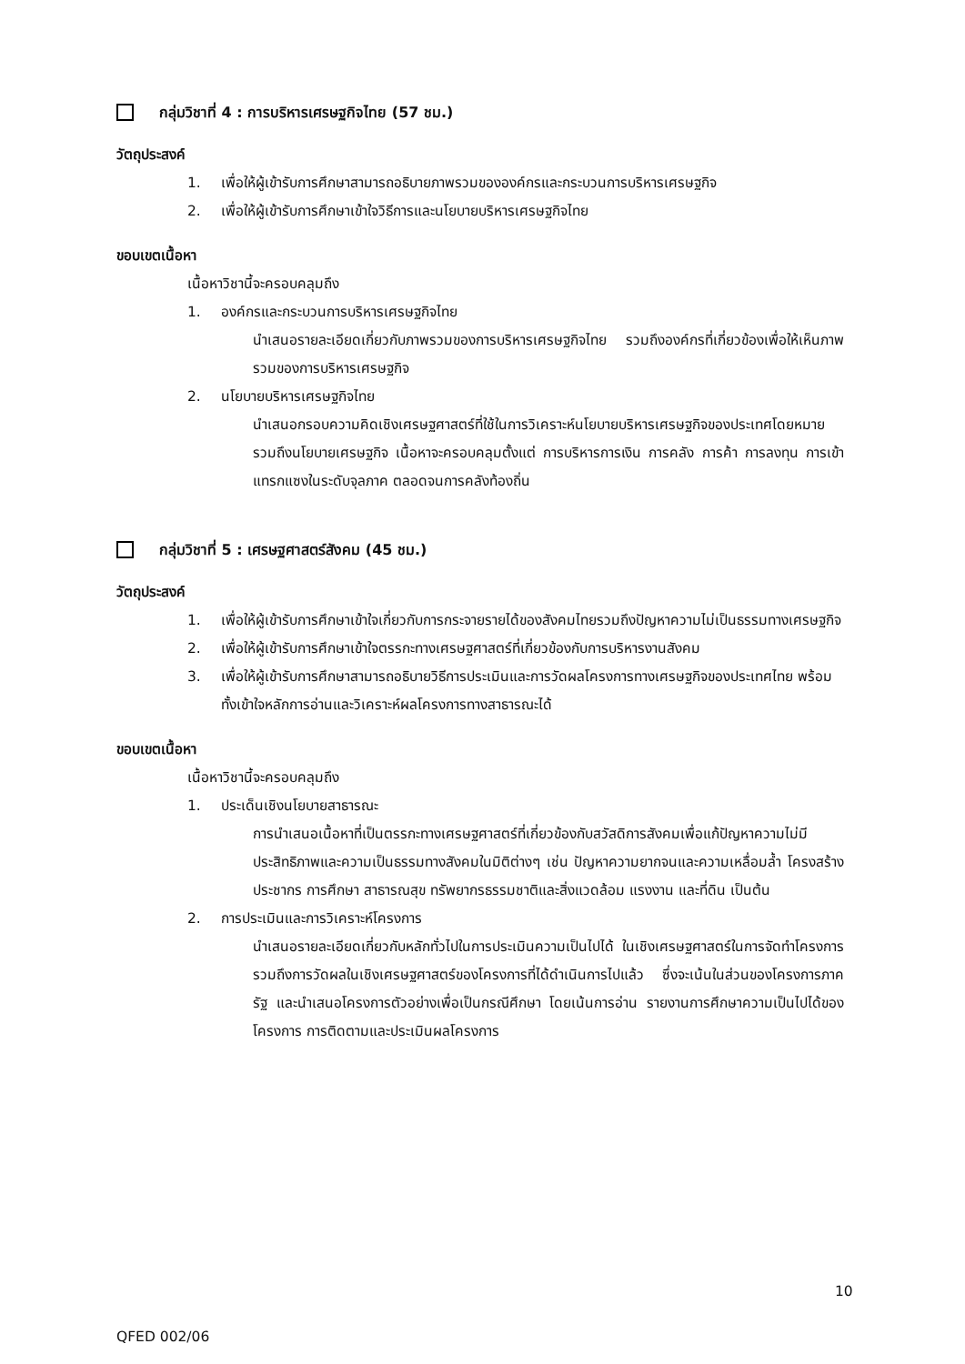กลุ่มวิชาที่ 4 : การบริหารเศรษฐกิจไทย (57 ชม.)
วัตถุประสงค์
1. เพื่อให้ผู้เข้ารับการศึกษาสามารถอธิบายภาพรวมขององค์กรและกระบวนการบริหารเศรษฐกิจ
2. เพื่อให้ผู้เข้ารับการศึกษาเข้าใจวิธีการและนโยบายบริหารเศรษฐกิจไทย
ขอบเขตเนื้อหา
เนื้อหาวิชานี้จะครอบคลุมถึง
1. องค์กรและกระบวนการบริหารเศรษฐกิจไทย
นำเสนอรายละเอียดเกี่ยวกับภาพรวมของการบริหารเศรษฐกิจไทย รวมถึงองค์กรที่เกี่ยวข้องเพื่อให้เห็นภาพรวมของการบริหารเศรษฐกิจ
2. นโยบายบริหารเศรษฐกิจไทย
นำเสนอกรอบความคิดเชิงเศรษฐศาสตร์ที่ใช้ในการวิเคราะห์นโยบายบริหารเศรษฐกิจของประเทศโดยหมายรวมถึงนโยบายเศรษฐกิจ เนื้อหาจะครอบคลุมตั้งแต่ การบริหารการเงิน การคลัง การค้า การลงทุน การเข้าแทรกแซงในระดับจุลภาค ตลอดจนการคลังท้องถิ่น
กลุ่มวิชาที่ 5 : เศรษฐศาสตร์สังคม (45 ชม.)
วัตถุประสงค์
1. เพื่อให้ผู้เข้ารับการศึกษาเข้าใจเกี่ยวกับการกระจายรายได้ของสังคมไทยรวมถึงปัญหาความไม่เป็นธรรมทางเศรษฐกิจ
2. เพื่อให้ผู้เข้ารับการศึกษาเข้าใจตรรกะทางเศรษฐศาสตร์ที่เกี่ยวข้องกับการบริหารงานสังคม
3. เพื่อให้ผู้เข้ารับการศึกษาสามารถอธิบายวิธีการประเมินและการวัดผลโครงการทางเศรษฐกิจของประเทศไทย พร้อมทั้งเข้าใจหลักการอ่านและวิเคราะห์ผลโครงการทางสาธารณะได้
ขอบเขตเนื้อหา
เนื้อหาวิชานี้จะครอบคลุมถึง
1. ประเด็นเชิงนโยบายสาธารณะ
การนำเสนอเนื้อหาที่เป็นตรรกะทางเศรษฐศาสตร์ที่เกี่ยวข้องกับสวัสดิการสังคมเพื่อแก้ปัญหาความไม่มีประสิทธิภาพและความเป็นธรรมทางสังคมในมิติต่างๆ เช่น ปัญหาความยากจนและความเหลื่อมล้ำ โครงสร้างประชากร การศึกษา สาธารณสุข ทรัพยากรธรรมชาติและสิ่งแวดล้อม แรงงาน และที่ดิน เป็นต้น
2. การประเมินและการวิเคราะห์โครงการ
นำเสนอรายละเอียดเกี่ยวกับหลักทั่วไปในการประเมินความเป็นไปได้ ในเชิงเศรษฐศาสตร์ในการจัดทำโครงการ รวมถึงการวัดผลในเชิงเศรษฐศาสตร์ของโครงการที่ได้ดำเนินการไปแล้ว ซึ่งจะเน้นในส่วนของโครงการภาครัฐ และนำเสนอโครงการตัวอย่างเพื่อเป็นกรณีศึกษา โดยเน้นการอ่าน รายงานการศึกษาความเป็นไปได้ของโครงการ การติดตามและประเมินผลโครงการ
10
QFED 002/06